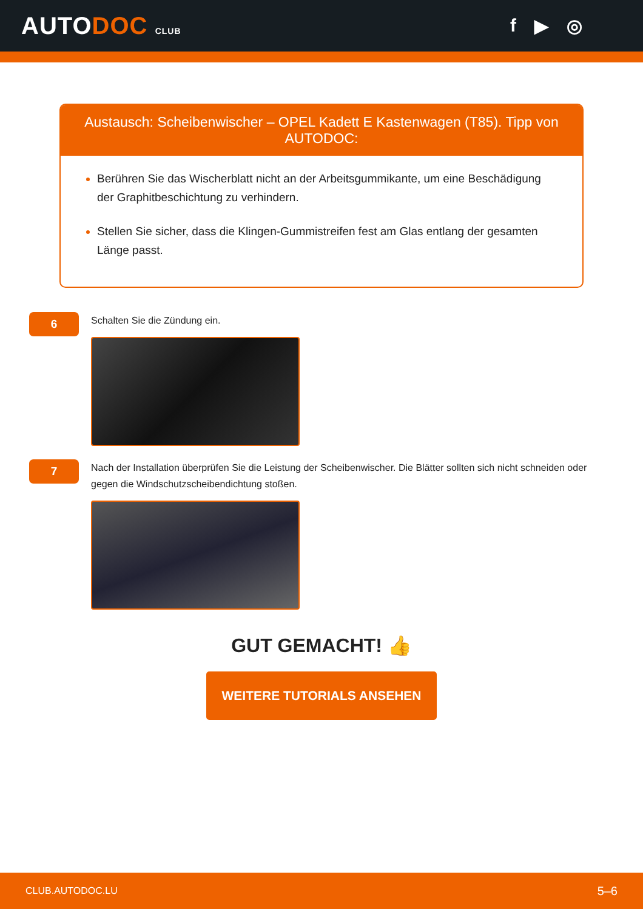AUTODOC CLUB
f ▶ ◎
Austausch: Scheibenwischer – OPEL Kadett E Kastenwagen (T85). Tipp von AUTODOC:
Berühren Sie das Wischerblatt nicht an der Arbeitsgummikante, um eine Beschädigung der Graphitbeschichtung zu verhindern.
Stellen Sie sicher, dass die Klingen-Gummistreifen fest am Glas entlang der gesamten Länge passt.
6
Schalten Sie die Zündung ein.
7
Nach der Installation überprüfen Sie die Leistung der Scheibenwischer. Die Blätter sollten sich nicht schneiden oder gegen die Windschutzscheibendichtung stoßen.
GUT GEMACHT! 👍
WEITERE TUTORIALS ANSEHEN
CLUB.AUTODOC.LU 5–6